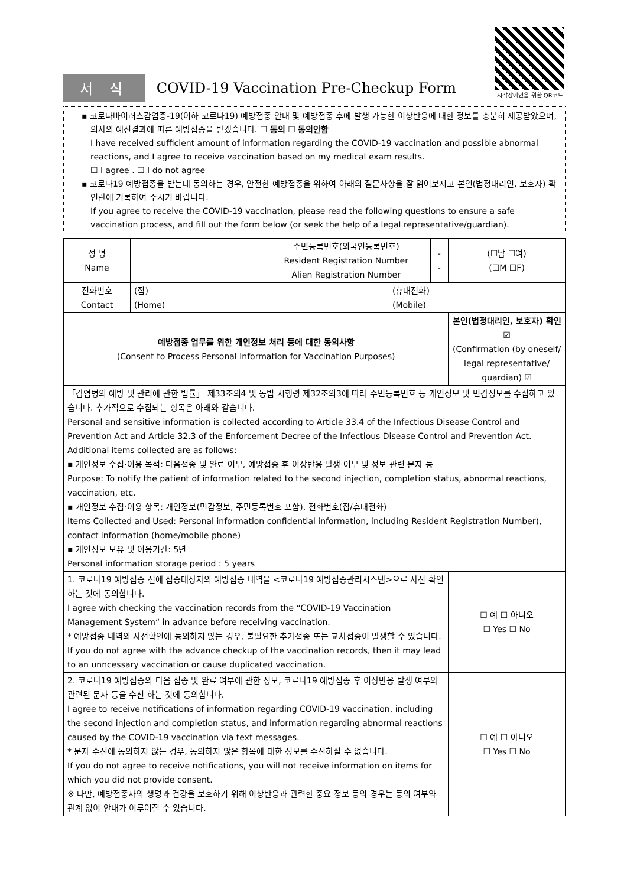시각장애인을 위한 QR코드
서 식 COVID-19 Vaccination Pre-Checkup Form
▪ 코로나바이러스감염증-19(이하 코로나19) 예방접종 안내 및 예방접종 후에 발생 가능한 이상반응에 대한 정보를 충분히 제공받았으며, 의사의 예진결과에 따른 예방접종을 받겠습니다. ☐ 동의 ☐ 동의안함
I have received sufficient amount of information regarding the COVID-19 vaccination and possible abnormal reactions, and I agree to receive vaccination based on my medical exam results.
☐ I agree . ☐ I do not agree
▪ 코로나19 예방접종을 받는데 동의하는 경우, 안전한 예방접종을 위하여 아래의 질문사항을 잘 읽어보시고 본인(법정대리인, 보호자) 확인란에 기록하여 주시기 바랍니다.
If you agree to receive the COVID-19 vaccination, please read the following questions to ensure a safe vaccination process, and fill out the form below (or seek the help of a legal representative/guardian).
| 성 명 Name | | 주민등록번호(외국인등록번호) Resident Registration Number Alien Registration Number | - - | (☐남 ☐여) (☐M ☐F) |
| 전화번호 Contact | (집) (Home) | (휴대전화) (Mobile) | | |
| 예방접종 업무를 위한 개인정보 처리 등에 대한 동의사항 (Consent to Process Personal Information for Vaccination Purposes) | | | | 본인(법정대리인, 보호자) 확인 ☑ (Confirmation (by oneself/ legal representative/ guardian) ☑ |
| 「감염병의 예방 및 관리에 관한 법률」 제33조의4 및 동법 시행령 제32조의3에 따라 주민등록번호 등 개인정보 및 민감정보를 수집하고 있습니다. 추가적으로 수집되는 항목은 아래와 같습니다. Personal and sensitive information is collected according to Article 33.4 of the Infectious Disease Control and Prevention Act and Article 32.3 of the Enforcement Decree of the Infectious Disease Control and Prevention Act. Additional items collected are as follows: ▪ 개인정보 수집·이용 목적: 다음접종 및 완료 여부, 예방접종 후 이상반응 발생 여부 및 정보 관련 문자 등 Purpose: To notify the patient of information related to the second injection, completion status, abnormal reactions, vaccination, etc. ▪ 개인정보 수집·이용 항목: 개인정보(민감정보, 주민등록번호 포함), 전화번호(집/휴대전화) Items Collected and Used: Personal information confidential information, including Resident Registration Number), contact information (home/mobile phone) ▪ 개인정보 보유 및 이용기간: 5년 Personal information storage period : 5 years | | | | |
| 1. 코로나19 예방접종 전에 접종대상자의 예방접종 내역을 <코로나19 예방접종관리시스템>으로 사전 확인하는 것에 동의합니다. I agree with checking the vaccination records from the “COVID-19 Vaccination Management System“ in advance before receiving vaccination. * 예방접종 내역의 사전확인에 동의하지 않는 경우, 불필요한 추가접종 또는 교차접종이 발생할 수 있습니다. If you do not agree with the advance checkup of the vaccination records, then it may lead to an unncessary vaccination or cause duplicated vaccination. | | | | ☐ 예 ☐ 아니오 ☐ Yes ☐ No |
| 2. 코로나19 예방접종의 다음 접종 및 완료 여부에 관한 정보, 코로나19 예방접종 후 이상반응 발생 여부와 관련된 문자 등을 수신 하는 것에 동의합니다. I agree to receive notifications of information regarding COVID-19 vaccination, including the second injection and completion status, and information regarding abnormal reactions caused by the COVID-19 vaccination via text messages. * 문자 수신에 동의하지 않는 경우, 동의하지 않은 항목에 대한 정보를 수신하실 수 없습니다. If you do not agree to receive notifications, you will not receive information on items for which you did not provide consent. ※ 다만, 예방접종자의 생명과 건강을 보호하기 위해 이상반응과 관련한 중요 정보 등의 경우는 동의 여부와 관계 없이 안내가 이루어질 수 있습니다. | | | | ☐ 예 ☐ 아니오 ☐ Yes ☐ No |